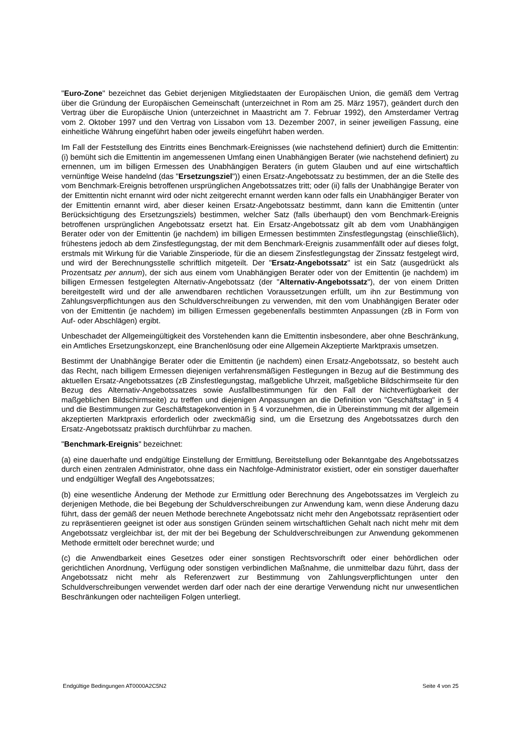"Euro-Zone" bezeichnet das Gebiet derjenigen Mitgliedstaaten der Europäischen Union, die gemäß dem Vertrag über die Gründung der Europäischen Gemeinschaft (unterzeichnet in Rom am 25. März 1957), geändert durch den Vertrag über die Europäische Union (unterzeichnet in Maastricht am 7. Februar 1992), den Amsterdamer Vertrag vom 2. Oktober 1997 und den Vertrag von Lissabon vom 13. Dezember 2007, in seiner jeweiligen Fassung, eine einheitliche Währung eingeführt haben oder jeweils eingeführt haben werden.
Im Fall der Feststellung des Eintritts eines Benchmark-Ereignisses (wie nachstehend definiert) durch die Emittentin: (i) bemüht sich die Emittentin im angemessenen Umfang einen Unabhängigen Berater (wie nachstehend definiert) zu ernennen, um im billigen Ermessen des Unabhängigen Beraters (in gutem Glauben und auf eine wirtschaftlich vernünftige Weise handelnd (das "Ersetzungsziel")) einen Ersatz-Angebotssatz zu bestimmen, der an die Stelle des vom Benchmark-Ereignis betroffenen ursprünglichen Angebotssatzes tritt; oder (ii) falls der Unabhängige Berater von der Emittentin nicht ernannt wird oder nicht zeitgerecht ernannt werden kann oder falls ein Unabhängiger Berater von der Emittentin ernannt wird, aber dieser keinen Ersatz-Angebotssatz bestimmt, dann kann die Emittentin (unter Berücksichtigung des Ersetzungsziels) bestimmen, welcher Satz (falls überhaupt) den vom Benchmark-Ereignis betroffenen ursprünglichen Angebotssatz ersetzt hat. Ein Ersatz-Angebotssatz gilt ab dem vom Unabhängigen Berater oder von der Emittentin (je nachdem) im billigen Ermessen bestimmten Zinsfestlegungstag (einschließlich), frühestens jedoch ab dem Zinsfestlegungstag, der mit dem Benchmark-Ereignis zusammenfällt oder auf dieses folgt, erstmals mit Wirkung für die Variable Zinsperiode, für die an diesem Zinsfestlegungstag der Zinssatz festgelegt wird, und wird der Berechnungsstelle schriftlich mitgeteilt. Der "Ersatz-Angebotssatz" ist ein Satz (ausgedrückt als Prozentsatz per annum), der sich aus einem vom Unabhängigen Berater oder von der Emittentin (je nachdem) im billigen Ermessen festgelegten Alternativ-Angebotssatz (der "Alternativ-Angebotssatz"), der von einem Dritten bereitgestellt wird und der alle anwendbaren rechtlichen Voraussetzungen erfüllt, um ihn zur Bestimmung von Zahlungsverpflichtungen aus den Schuldverschreibungen zu verwenden, mit den vom Unabhängigen Berater oder von der Emittentin (je nachdem) im billigen Ermessen gegebenenfalls bestimmten Anpassungen (zB in Form von Auf- oder Abschlägen) ergibt.
Unbeschadet der Allgemeingültigkeit des Vorstehenden kann die Emittentin insbesondere, aber ohne Beschränkung, ein Amtliches Ersetzungskonzept, eine Branchenlösung oder eine Allgemein Akzeptierte Marktpraxis umsetzen.
Bestimmt der Unabhängige Berater oder die Emittentin (je nachdem) einen Ersatz-Angebotssatz, so besteht auch das Recht, nach billigem Ermessen diejenigen verfahrensmäßigen Festlegungen in Bezug auf die Bestimmung des aktuellen Ersatz-Angebotssatzes (zB Zinsfestlegungstag, maßgebliche Uhrzeit, maßgebliche Bildschirmseite für den Bezug des Alternativ-Angebotssatzes sowie Ausfallbestimmungen für den Fall der Nichtverfügbarkeit der maßgeblichen Bildschirmseite) zu treffen und diejenigen Anpassungen an die Definition von "Geschäftstag" in § 4 und die Bestimmungen zur Geschäftstagekonvention in § 4 vorzunehmen, die in Übereinstimmung mit der allgemein akzeptierten Marktpraxis erforderlich oder zweckmäßig sind, um die Ersetzung des Angebotssatzes durch den Ersatz-Angebotssatz praktisch durchführbar zu machen.
"Benchmark-Ereignis" bezeichnet:
(a) eine dauerhafte und endgültige Einstellung der Ermittlung, Bereitstellung oder Bekanntgabe des Angebotssatzes durch einen zentralen Administrator, ohne dass ein Nachfolge-Administrator existiert, oder ein sonstiger dauerhafter und endgültiger Wegfall des Angebotssatzes;
(b) eine wesentliche Änderung der Methode zur Ermittlung oder Berechnung des Angebotssatzes im Vergleich zu derjenigen Methode, die bei Begebung der Schuldverschreibungen zur Anwendung kam, wenn diese Änderung dazu führt, dass der gemäß der neuen Methode berechnete Angebotssatz nicht mehr den Angebotssatz repräsentiert oder zu repräsentieren geeignet ist oder aus sonstigen Gründen seinem wirtschaftlichen Gehalt nach nicht mehr mit dem Angebotssatz vergleichbar ist, der mit der bei Begebung der Schuldverschreibungen zur Anwendung gekommenen Methode ermittelt oder berechnet wurde; und
(c) die Anwendbarkeit eines Gesetzes oder einer sonstigen Rechtsvorschrift oder einer behördlichen oder gerichtlichen Anordnung, Verfügung oder sonstigen verbindlichen Maßnahme, die unmittelbar dazu führt, dass der Angebotssatz nicht mehr als Referenzwert zur Bestimmung von Zahlungsverpflichtungen unter den Schuldverschreibungen verwendet werden darf oder nach der eine derartige Verwendung nicht nur unwesentlichen Beschränkungen oder nachteiligen Folgen unterliegt.
Endgültige Bedingungen AT0000A2C5N2 Seite 4 von 25